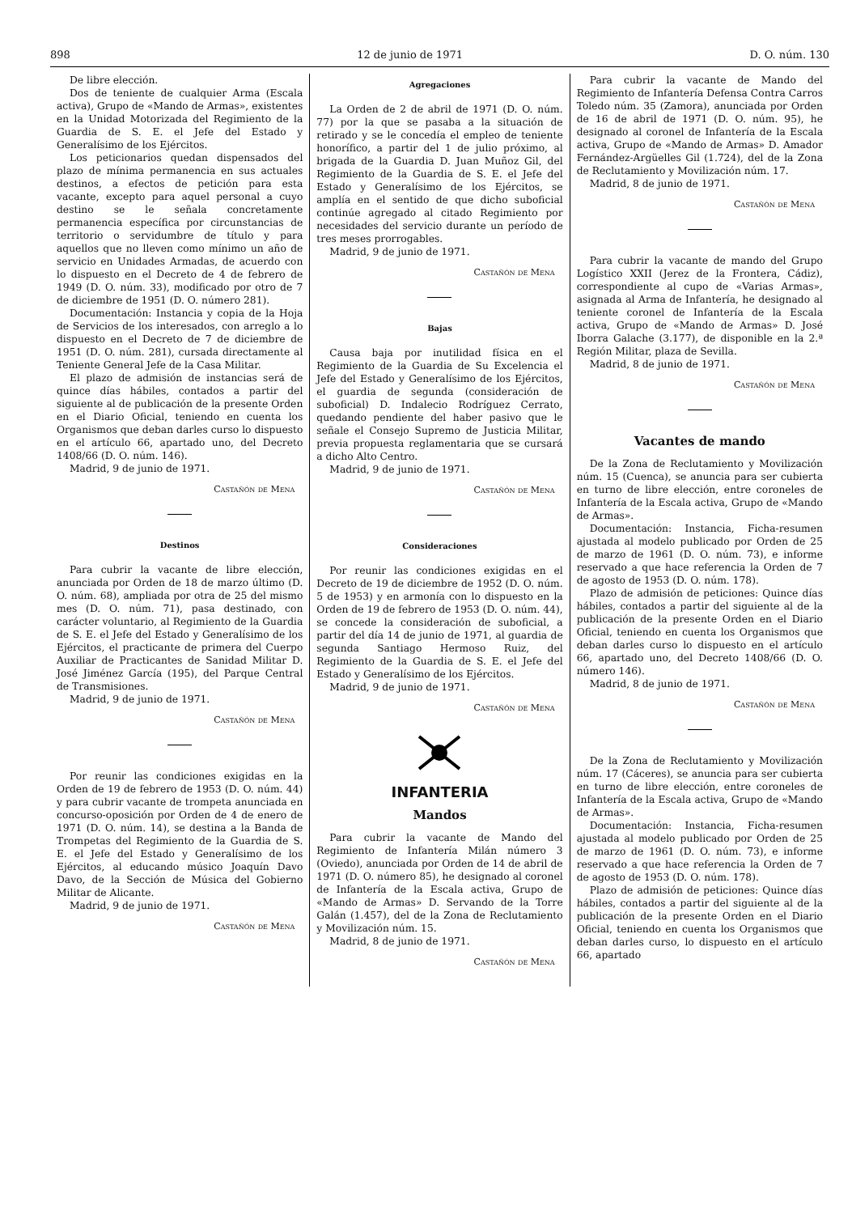898 12 de junio de 1971 D. O. núm. 130
De libre elección.
Dos de teniente de cualquier Arma (Escala activa), Grupo de «Mando de Armas», existentes en la Unidad Motorizada del Regimiento de la Guardia de S. E. el Jefe del Estado y Generalísimo de los Ejércitos.
Los peticionarios quedan dispensados del plazo de mínima permanencia en sus actuales destinos, a efectos de petición para esta vacante, excepto para aquel personal a cuyo destino se le señala concretamente permanencia específica por circunstancias de territorio o servidumbre de título y para aquellos que no lleven como mínimo un año de servicio en Unidades Armadas, de acuerdo con lo dispuesto en el Decreto de 4 de febrero de 1949 (D. O. núm. 33), modificado por otro de 7 de diciembre de 1951 (D. O. número 281).
Documentación: Instancia y copia de la Hoja de Servicios de los interesados, con arreglo a lo dispuesto en el Decreto de 7 de diciembre de 1951 (D. O. núm. 281), cursada directamente al Teniente General Jefe de la Casa Militar.
El plazo de admisión de instancias será de quince días hábiles, contados a partir del siguiente al de publicación de la presente Orden en el Diario Oficial, teniendo en cuenta los Organismos que deban darles curso lo dispuesto en el artículo 66, apartado uno, del Decreto 1408/66 (D. O. núm. 146).
Madrid, 9 de junio de 1971.
Castañón de Mena
Destinos
Para cubrir la vacante de libre elección, anunciada por Orden de 18 de marzo último (D. O. núm. 68), ampliada por otra de 25 del mismo mes (D. O. núm. 71), pasa destinado, con carácter voluntario, al Regimiento de la Guardia de S. E. el Jefe del Estado y Generalísimo de los Ejércitos, el practicante de primera del Cuerpo Auxiliar de Practicantes de Sanidad Militar D. José Jiménez García (195), del Parque Central de Transmisiones.
Madrid, 9 de junio de 1971.
Castañón de Mena
Por reunir las condiciones exigidas en la Orden de 19 de febrero de 1953 (D. O. núm. 44) y para cubrir vacante de trompeta anunciada en concurso-oposición por Orden de 4 de enero de 1971 (D. O. núm. 14), se destina a la Banda de Trompetas del Regimiento de la Guardia de S. E. el Jefe del Estado y Generalísimo de los Ejércitos, al educando músico Joaquín Davo Davo, de la Sección de Música del Gobierno Militar de Alicante.
Madrid, 9 de junio de 1971.
Castañón de Mena
Agregaciones
La Orden de 2 de abril de 1971 (D. O. núm. 77) por la que se pasaba a la situación de retirado y se le concedía el empleo de teniente honorífico, a partir del 1 de julio próximo, al brigada de la Guardia D. Juan Muñoz Gil, del Regimiento de la Guardia de S. E. el Jefe del Estado y Generalísimo de los Ejércitos, se amplía en el sentido de que dicho suboficial continúe agregado al citado Regimiento por necesidades del servicio durante un período de tres meses prorrogables.
Madrid, 9 de junio de 1971.
Castañón de Mena
Bajas
Causa baja por inutilidad física en el Regimiento de la Guardia de Su Excelencia el Jefe del Estado y Generalísimo de los Ejércitos, el guardia de segunda (consideración de suboficial) D. Indalecio Rodríguez Cerrato, quedando pendiente del haber pasivo que le señale el Consejo Supremo de Justicia Militar, previa propuesta reglamentaria que se cursará a dicho Alto Centro.
Madrid, 9 de junio de 1971.
Castañón de Mena
Consideraciones
Por reunir las condiciones exigidas en el Decreto de 19 de diciembre de 1952 (D. O. núm. 5 de 1953) y en armonía con lo dispuesto en la Orden de 19 de febrero de 1953 (D. O. núm. 44), se concede la consideración de suboficial, a partir del día 14 de junio de 1971, al guardia de segunda Santiago Hermoso Ruiz, del Regimiento de la Guardia de S. E. el Jefe del Estado y Generalísimo de los Ejércitos.
Madrid, 9 de junio de 1971.
Castañón de Mena
INFANTERIA
Mandos
Para cubrir la vacante de Mando del Regimiento de Infantería Milán número 3 (Oviedo), anunciada por Orden de 14 de abril de 1971 (D. O. número 85), he designado al coronel de Infantería de la Escala activa, Grupo de «Mando de Armas» D. Servando de la Torre Galán (1.457), del de la Zona de Reclutamiento y Movilización núm. 15.
Madrid, 8 de junio de 1971.
Castañón de Mena
Para cubrir la vacante de Mando del Regimiento de Infantería Defensa Contra Carros Toledo núm. 35 (Zamora), anunciada por Orden de 16 de abril de 1971 (D. O. núm. 95), he designado al coronel de Infantería de la Escala activa, Grupo de «Mando de Armas» D. Amador Fernández-Argüelles Gil (1.724), del de la Zona de Reclutamiento y Movilización núm. 17.
Madrid, 8 de junio de 1971.
Castañón de Mena
Para cubrir la vacante de mando del Grupo Logístico XXII (Jerez de la Frontera, Cádiz), correspondiente al cupo de «Varias Armas», asignada al Arma de Infantería, he designado al teniente coronel de Infantería de la Escala activa, Grupo de «Mando de Armas» D. José Iborra Galache (3.177), de disponible en la 2.ª Región Militar, plaza de Sevilla.
Madrid, 8 de junio de 1971.
Castañón de Mena
Vacantes de mando
De la Zona de Reclutamiento y Movilización núm. 15 (Cuenca), se anuncia para ser cubierta en turno de libre elección, entre coroneles de Infantería de la Escala activa, Grupo de «Mando de Armas».
Documentación: Instancia, Ficha-resumen ajustada al modelo publicado por Orden de 25 de marzo de 1961 (D. O. núm. 73), e informe reservado a que hace referencia la Orden de 7 de agosto de 1953 (D. O. núm. 178).
Plazo de admisión de peticiones: Quince días hábiles, contados a partir del siguiente al de la publicación de la presente Orden en el Diario Oficial, teniendo en cuenta los Organismos que deban darles curso lo dispuesto en el artículo 66, apartado uno, del Decreto 1408/66 (D. O. número 146).
Madrid, 8 de junio de 1971.
Castañón de Mena
De la Zona de Reclutamiento y Movilización núm. 17 (Cáceres), se anuncia para ser cubierta en turno de libre elección, entre coroneles de Infantería de la Escala activa, Grupo de «Mando de Armas».
Documentación: Instancia, Ficha-resumen ajustada al modelo publicado por Orden de 25 de marzo de 1961 (D. O. núm. 73), e informe reservado a que hace referencia la Orden de 7 de agosto de 1953 (D. O. núm. 178).
Plazo de admisión de peticiones: Quince días hábiles, contados a partir del siguiente al de la publicación de la presente Orden en el Diario Oficial, teniendo en cuenta los Organismos que deban darles curso, lo dispuesto en el artículo 66, apartado